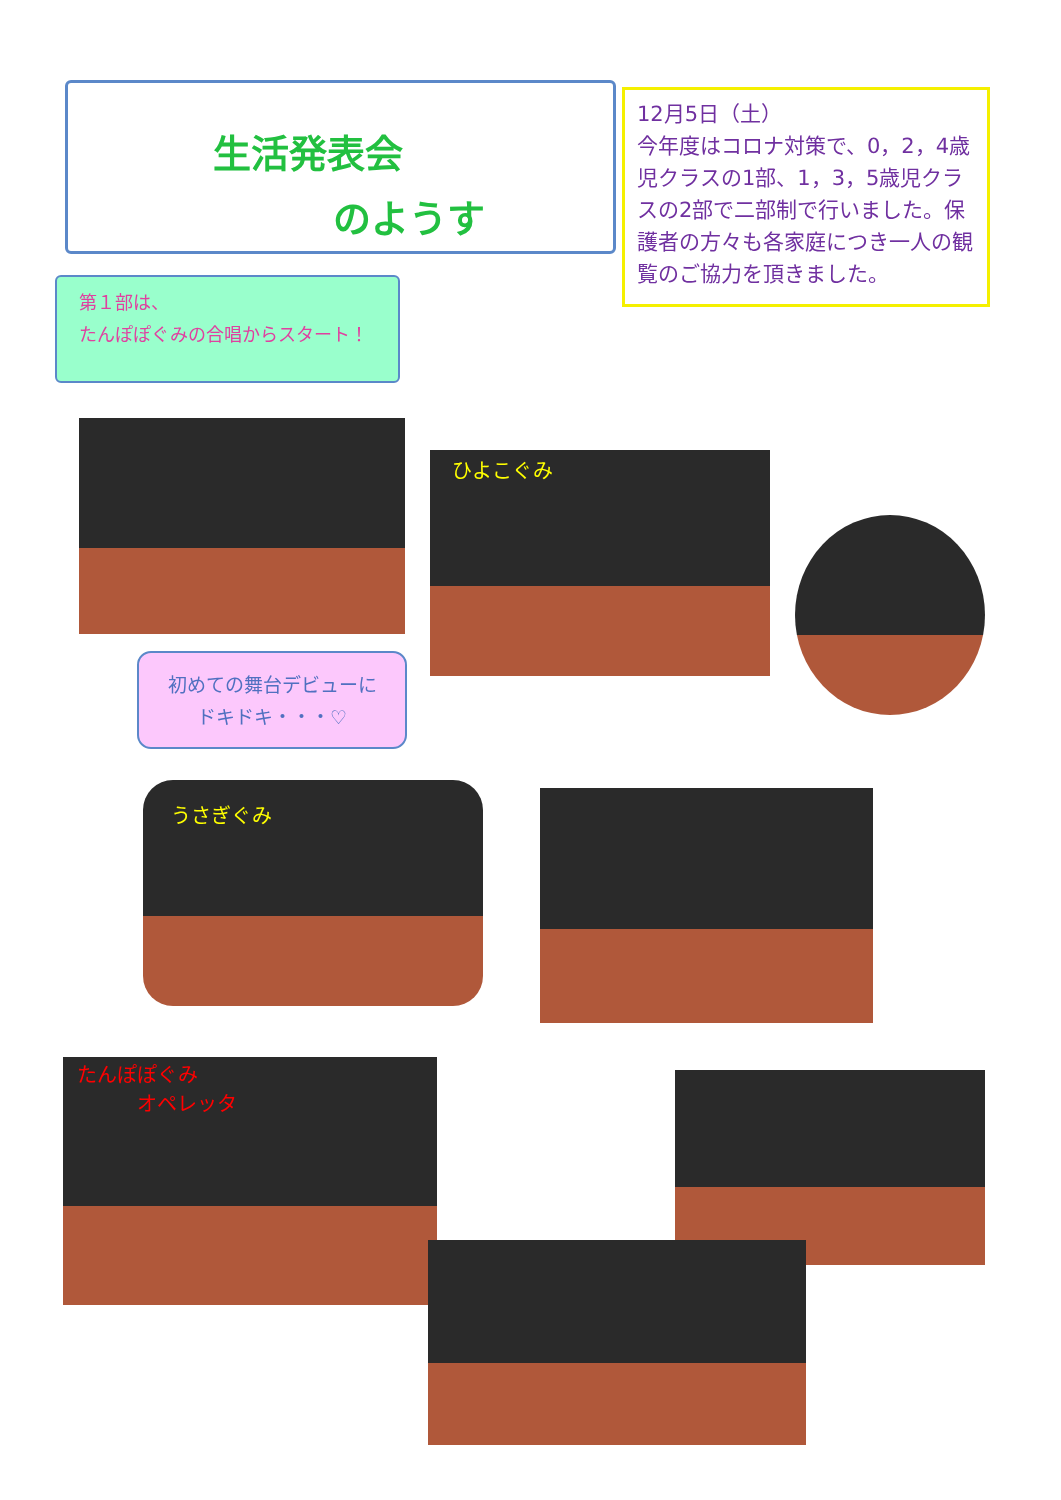生活発表会
のようす
12月5日（土）
今年度はコロナ対策で、0，2，4歳児クラスの1部、1，3，5歳児クラスの2部で二部制で行いました。保護者の方々も各家庭につき一人の観覧のご協力を頂きました。
第１部は、
たんぽぽぐみの合唱からスタート！
ひよこぐみ
初めての舞台デビューに
ドキドキ・・・♡
うさぎぐみ
たんぽぽぐみ
　　　オペレッタ